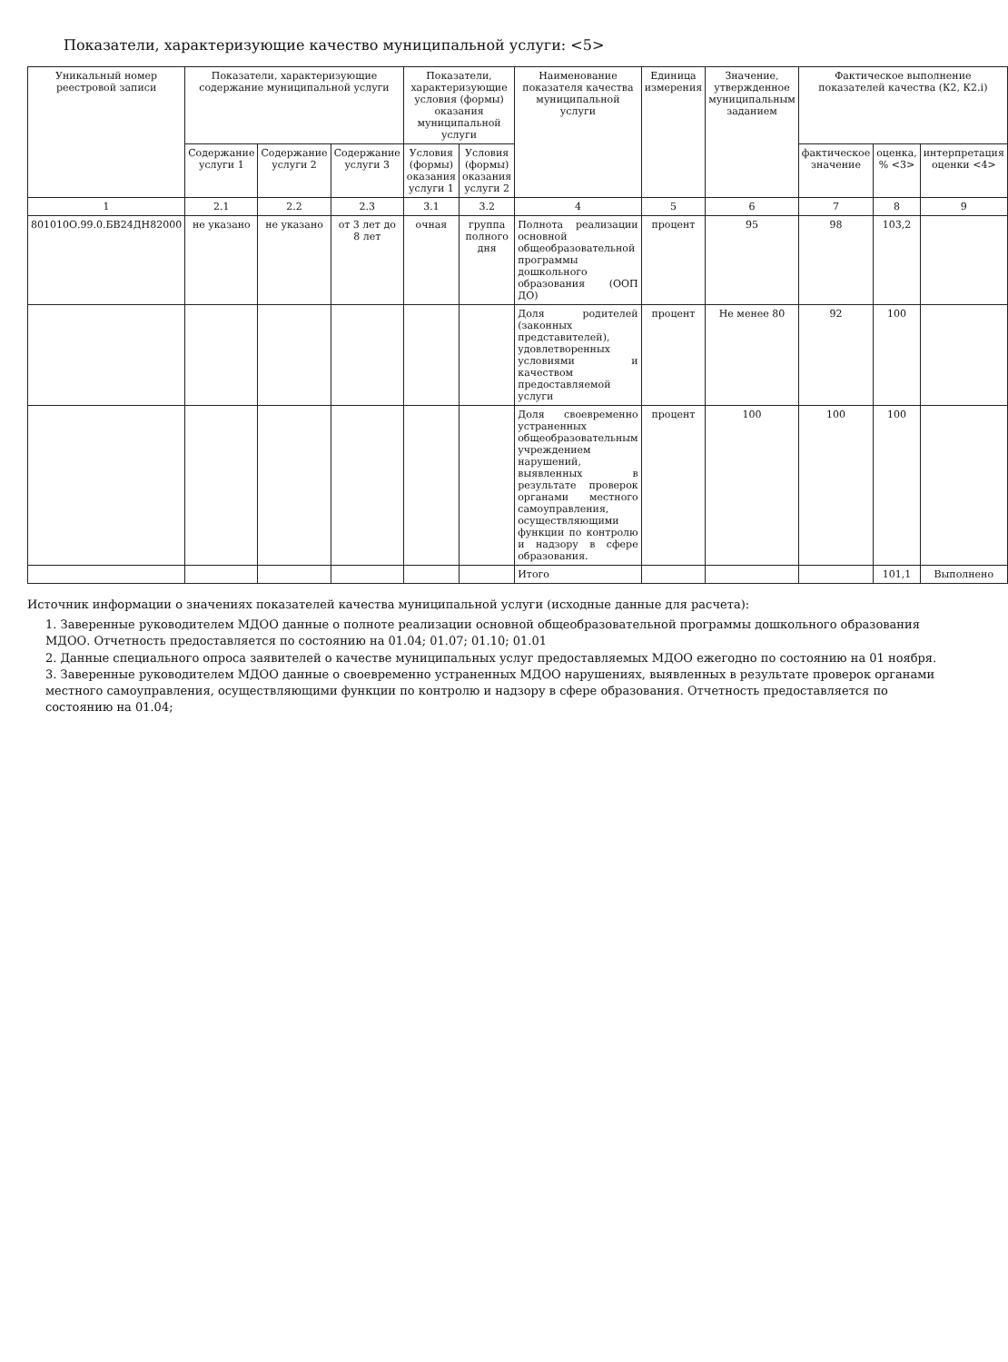Показатели, характеризующие качество муниципальной услуги: <5>
| Уникальный номер реестровой записи | Показатели, характеризующие содержание муниципальной услуги | | | Показатели, характеризующие условия (формы) оказания муниципальной услуги | | Наименование показателя качества муниципальной услуги | Единица измерения | Значение, утвержденное муниципальным заданием | Фактическое выполнение показателей качества (К2, К2.i) | | |
| --- | --- | --- | --- | --- | --- | --- | --- | --- | --- | --- | --- |
| | Содержание услуги 1 | Содержание услуги 2 | Содержание услуги 3 | Условия (формы) оказания услуги 1 | Условия (формы) оказания услуги 2 | | | | фактическое значение | оценка, % <3> | интерпретация оценки <4> |
| 1 | 2.1 | 2.2 | 2.3 | 3.1 | 3.2 | 4 | 5 | 6 | 7 | 8 | 9 |
| 801010О.99.0.БВ24ДН82000 | не указано | не указано | от 3 лет до 8 лет | очная | группа полного дня | Полнота реализации основной общеобразовательной программы дошкольного образования (ООП ДО) | процент | 95 | 98 | 103,2 | |
| | | | | | | Доля родителей (законных представителей), удовлетворенных условиями и качеством предоставляемой услуги | процент | Не менее 80 | 92 | 100 | |
| | | | | | | Доля своевременно устраненных общеобразовательным учреждением нарушений, выявленных в результате проверок органами местного самоуправления, осуществляющими функции по контролю и надзору в сфере образования. | процент | 100 | 100 | 100 | |
| | | | | | | Итого | | | | 101,1 | Выполнено |
Источник информации о значениях показателей качества муниципальной услуги (исходные данные для расчета):
1. Заверенные руководителем МДОО данные о полноте реализации основной общеобразовательной программы дошкольного образования МДОО. Отчетность предоставляется по состоянию на 01.04; 01.07; 01.10; 01.01
2. Данные специального опроса заявителей о качестве муниципальных услуг предоставляемых МДОО ежегодно по состоянию на 01 ноября.
3. Заверенные руководителем МДОО данные о своевременно устраненных МДОО нарушениях, выявленных в результате проверок органами местного самоуправления, осуществляющими функции по контролю и надзору в сфере образования. Отчетность предоставляется по состоянию на 01.04;